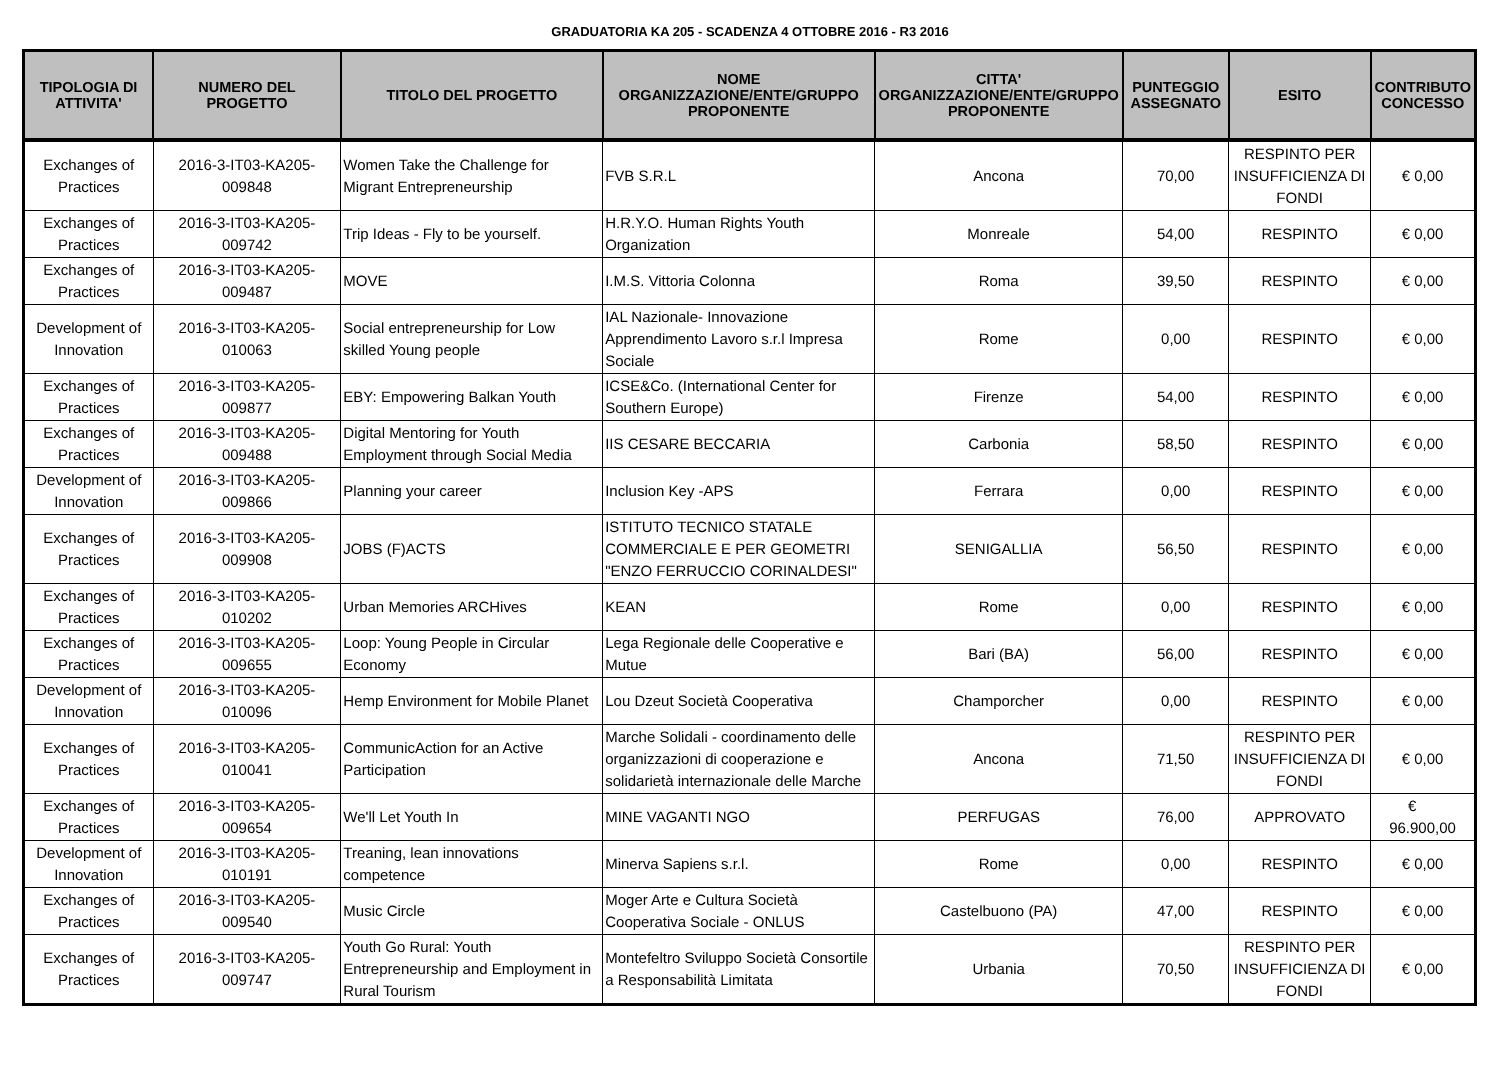GRADUATORIA KA 205 - SCADENZA 4 OTTOBRE 2016 - R3 2016
| TIPOLOGIA DI ATTIVITA' | NUMERO DEL PROGETTO | TITOLO DEL PROGETTO | NOME ORGANIZZAZIONE/ENTE/GRUPPO PROPONENTE | CITTA' ORGANIZZAZIONE/ENTE/GRUPPO PROPONENTE | PUNTEGGIO ASSEGNATO | ESITO | CONTRIBUTO CONCESSO |
| --- | --- | --- | --- | --- | --- | --- | --- |
| Exchanges of Practices | 2016-3-IT03-KA205-009848 | Women Take the Challenge for Migrant Entrepreneurship | FVB S.R.L | Ancona | 70,00 | RESPINTO PER INSUFFICIENZA DI FONDI | € 0,00 |
| Exchanges of Practices | 2016-3-IT03-KA205-009742 | Trip Ideas - Fly to be yourself. | H.R.Y.O. Human Rights Youth Organization | Monreale | 54,00 | RESPINTO | € 0,00 |
| Exchanges of Practices | 2016-3-IT03-KA205-009487 | MOVE | I.M.S. Vittoria Colonna | Roma | 39,50 | RESPINTO | € 0,00 |
| Development of Innovation | 2016-3-IT03-KA205-010063 | Social entrepreneurship for Low skilled Young people | IAL Nazionale- Innovazione Apprendimento Lavoro s.r.l Impresa Sociale | Rome | 0,00 | RESPINTO | € 0,00 |
| Exchanges of Practices | 2016-3-IT03-KA205-009877 | EBY: Empowering Balkan Youth | ICSE&Co. (International Center for Southern Europe) | Firenze | 54,00 | RESPINTO | € 0,00 |
| Exchanges of Practices | 2016-3-IT03-KA205-009488 | Digital Mentoring for Youth Employment through Social Media | IIS CESARE BECCARIA | Carbonia | 58,50 | RESPINTO | € 0,00 |
| Development of Innovation | 2016-3-IT03-KA205-009866 | Planning your career | Inclusion Key -APS | Ferrara | 0,00 | RESPINTO | € 0,00 |
| Exchanges of Practices | 2016-3-IT03-KA205-009908 | JOBS (F)ACTS | ISTITUTO TECNICO STATALE COMMERCIALE E PER GEOMETRI "ENZO FERRUCCIO CORINALDESI" | SENIGALLIA | 56,50 | RESPINTO | € 0,00 |
| Exchanges of Practices | 2016-3-IT03-KA205-010202 | Urban Memories ARCHives | KEAN | Rome | 0,00 | RESPINTO | € 0,00 |
| Exchanges of Practices | 2016-3-IT03-KA205-009655 | Loop: Young People in Circular Economy | Lega Regionale delle Cooperative e Mutue | Bari (BA) | 56,00 | RESPINTO | € 0,00 |
| Development of Innovation | 2016-3-IT03-KA205-010096 | Hemp Environment for Mobile Planet | Lou Dzeut Società Cooperativa | Champorcher | 0,00 | RESPINTO | € 0,00 |
| Exchanges of Practices | 2016-3-IT03-KA205-010041 | CommunicAction for an Active Participation | Marche Solidali - coordinamento delle organizzazioni di cooperazione e solidarietà internazionale delle Marche | Ancona | 71,50 | RESPINTO PER INSUFFICIENZA DI FONDI | € 0,00 |
| Exchanges of Practices | 2016-3-IT03-KA205-009654 | We'll Let Youth In | MINE VAGANTI NGO | PERFUGAS | 76,00 | APPROVATO | € 96.900,00 |
| Development of Innovation | 2016-3-IT03-KA205-010191 | Treaning, lean innovations competence | Minerva Sapiens s.r.l. | Rome | 0,00 | RESPINTO | € 0,00 |
| Exchanges of Practices | 2016-3-IT03-KA205-009540 | Music Circle | Moger Arte e Cultura Società Cooperativa Sociale - ONLUS | Castelbuono (PA) | 47,00 | RESPINTO | € 0,00 |
| Exchanges of Practices | 2016-3-IT03-KA205-009747 | Youth Go Rural: Youth Entrepreneurship and Employment in Rural Tourism | Montefeltro Sviluppo Società Consortile a Responsabilità Limitata | Urbania | 70,50 | RESPINTO PER INSUFFICIENZA DI FONDI | € 0,00 |